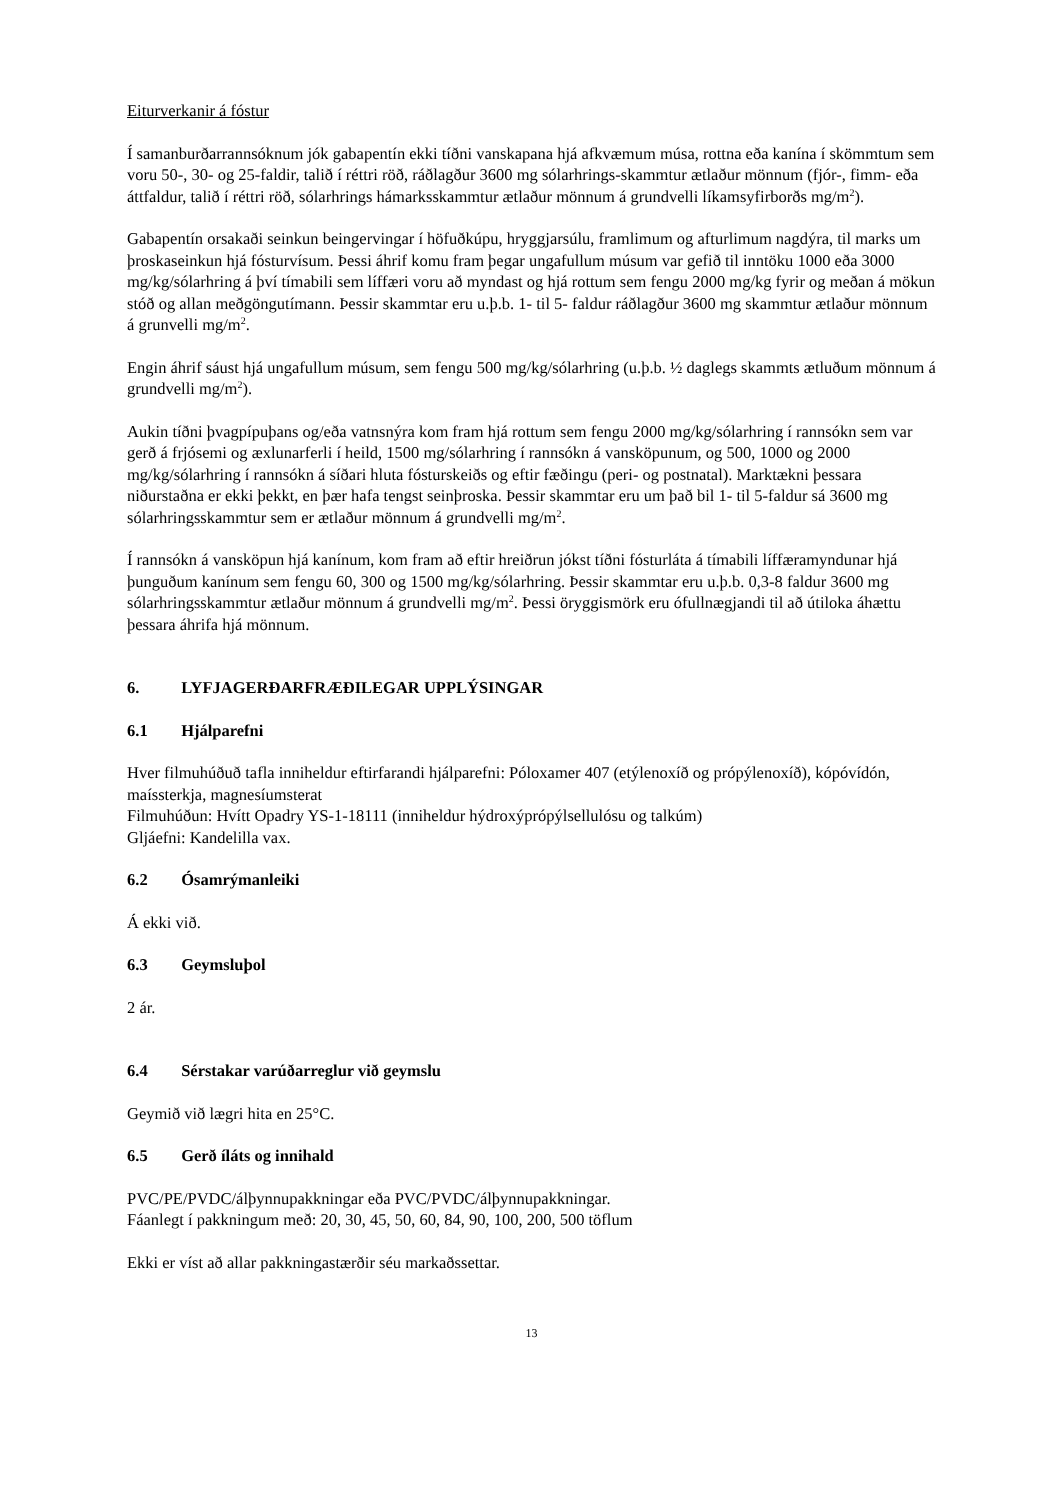Eiturverkanir á fóstur
Í samanburðarrannsóknum jók gabapentín ekki tíðni vanskapana hjá afkvæmum músa, rottna eða kanína í skömmtum sem voru 50-, 30- og 25-faldir, talið í réttri röð, ráðlagður 3600 mg sólarhrings-skammtur ætlaður mönnum (fjór-, fimm- eða áttfaldur, talið í réttri röð, sólarhrings hámarksskammtur ætlaður mönnum á grundvelli líkamsyfirborðs mg/m<sup>2</sup>).
Gabapentín orsakaði seinkun beingervingar í höfuðkúpu, hryggjarsúlu, framlimum og afturlimum nagdýra, til marks um þroskaseinkun hjá fósturvísum. Þessi áhrif komu fram þegar ungafullum músum var gefið til inntöku 1000 eða 3000 mg/kg/sólarhring á því tímabili sem líffæri voru að myndast og hjá rottum sem fengu 2000 mg/kg fyrir og meðan á mökun stóð og allan meðgöngutímann. Þessir skammtar eru u.þ.b. 1- til 5- faldur ráðlagður 3600 mg skammtur ætlaður mönnum á grunvelli mg/m<sup>2</sup>.
Engin áhrif sáust hjá ungafullum músum, sem fengu 500 mg/kg/sólarhring (u.þ.b. ½ daglegs skammts ætluðum mönnum á grundvelli mg/m<sup>2</sup>).
Aukin tíðni þvagpípuþans og/eða vatnsnýra kom fram hjá rottum sem fengu 2000 mg/kg/sólarhring í rannsókn sem var gerð á frjósemi og æxlunarferli í heild, 1500 mg/sólarhring í rannsókn á vansköpunum, og 500, 1000 og 2000 mg/kg/sólarhring í rannsókn á síðari hluta fósturskeiðs og eftir fæðingu (peri- og postnatal). Marktækni þessara niðurstaðna er ekki þekkt, en þær hafa tengst seinþroska. Þessir skammtar eru um það bil 1- til 5-faldur sá 3600 mg sólarhringsskammtur sem er ætlaður mönnum á grundvelli mg/m<sup>2</sup>.
Í rannsókn á vansköpun hjá kanínum, kom fram að eftir hreiðrun jókst tíðni fósturláta á tímabili líffæramyndunar hjá þunguðum kanínum sem fengu 60, 300 og 1500 mg/kg/sólarhring. Þessir skammtar eru u.þ.b. 0,3-8 faldur 3600 mg sólarhringsskammtur ætlaður mönnum á grundvelli mg/m<sup>2</sup>. Þessi öryggismörk eru ófullnægjandi til að útiloka áhættu þessara áhrifa hjá mönnum.
6. LYFJAGERÐARFRÆÐILEGAR UPPLÝSINGAR
6.1 Hjálparefni
Hver filmuhúðuð tafla inniheldur eftirfarandi hjálparefni: Póloxamer 407 (etýlenoxíð og própýlenoxíð), kópóvídón, maíssterkja, magnesíumsterat
Filmuhúðun: Hvítt Opadry YS-1-18111 (inniheldur hýdroxýprópýlsellulósu og talkúm)
Gljáefni: Kandelilla vax.
6.2 Ósamrýmanleiki
Á ekki við.
6.3 Geymsluþol
2 ár.
6.4 Sérstakar varúðarreglur við geymslu
Geymið við lægri hita en 25°C.
6.5 Gerð íláts og innihald
PVC/PE/PVDC/álþynnupakkningar eða PVC/PVDC/álþynnupakkningar.
Fáanlegt í pakkningum með: 20, 30, 45, 50, 60, 84, 90, 100, 200, 500 töflum
Ekki er víst að allar pakkningastærðir séu markaðssettar.
13